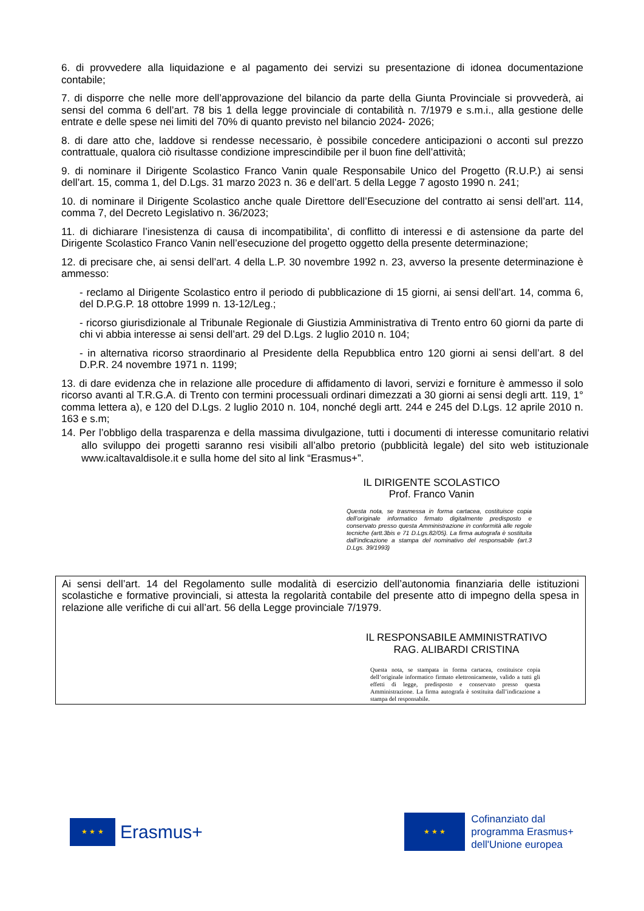6. di provvedere alla liquidazione e al pagamento dei servizi su presentazione di idonea documentazione contabile;
7. di disporre che nelle more dell’approvazione del bilancio da parte della Giunta Provinciale si provvederà, ai sensi del comma 6 dell’art. 78 bis 1 della legge provinciale di contabilità n. 7/1979 e s.m.i., alla gestione delle entrate e delle spese nei limiti del 70% di quanto previsto nel bilancio 2024- 2026;
8. di dare atto che, laddove si rendesse necessario, è possibile concedere anticipazioni o acconti sul prezzo contrattuale, qualora ciò risultasse condizione imprescindibile per il buon fine dell’attività;
9. di nominare il Dirigente Scolastico Franco Vanin quale Responsabile Unico del Progetto (R.U.P.) ai sensi dell’art. 15, comma 1, del D.Lgs. 31 marzo 2023 n. 36 e dell’art. 5 della Legge 7 agosto 1990 n. 241;
10. di nominare il Dirigente Scolastico anche quale Direttore dell’Esecuzione del contratto ai sensi dell’art. 114, comma 7, del Decreto Legislativo n. 36/2023;
11. di dichiarare l’inesistenza di causa di incompatibilita’, di conflitto di interessi e di astensione da parte del Dirigente Scolastico Franco Vanin nell’esecuzione del progetto oggetto della presente determinazione;
12. di precisare che, ai sensi dell’art. 4 della L.P. 30 novembre 1992 n. 23, avverso la presente determinazione è ammesso:
- reclamo al Dirigente Scolastico entro il periodo di pubblicazione di 15 giorni, ai sensi dell’art. 14, comma 6, del D.P.G.P. 18 ottobre 1999 n. 13-12/Leg.;
- ricorso giurisdizionale al Tribunale Regionale di Giustizia Amministrativa di Trento entro 60 giorni da parte di chi vi abbia interesse ai sensi dell’art. 29 del D.Lgs. 2 luglio 2010 n. 104;
- in alternativa ricorso straordinario al Presidente della Repubblica entro 120 giorni ai sensi dell’art. 8 del D.P.R. 24 novembre 1971 n. 1199;
13. di dare evidenza che in relazione alle procedure di affidamento di lavori, servizi e forniture è ammesso il solo ricorso avanti al T.R.G.A. di Trento con termini processuali ordinari dimezzati a 30 giorni ai sensi degli artt. 119, 1° comma lettera a), e 120 del D.Lgs. 2 luglio 2010 n. 104, nonché degli artt. 244 e 245 del D.Lgs. 12 aprile 2010 n. 163 e s.m;
14. Per l’obbligo della trasparenza e della massima divulgazione, tutti i documenti di interesse comunitario relativi allo sviluppo dei progetti saranno resi visibili all’albo pretorio (pubblicità legale) del sito web istituzionale www.icaltavaldisole.it e sulla home del sito al link “Erasmus+”.
IL DIRIGENTE SCOLASTICO
Prof. Franco Vanin
Questa nota, se trasmessa in forma cartacea, costituisce copia dell’originale informatico firmato digitalmente predisposto e conservato presso questa Amministrazione in conformità alle regole tecniche (artt.3bis e 71 D.Lgs.82/05). La firma autografa è sostituita dall’indicazione a stampa del nominativo del responsabile (art.3 D.Lgs. 39/1993)
Ai sensi dell’art. 14 del Regolamento sulle modalità di esercizio dell’autonomia finanziaria delle istituzioni scolastiche e formative provinciali, si attesta la regolarità contabile del presente atto di impegno della spesa in relazione alle verifiche di cui all’art. 56 della Legge provinciale 7/1979.
IL RESPONSABILE AMMINISTRATIVO
RAG. ALIBARDI CRISTINA
Questa nota, se stampata in forma cartacea, costituisce copia dell’originale informatico firmato elettronicamente, valido a tutti gli effetti di legge, predisposto e conservato presso questa Amministrazione. La firma autografa è sostituita dall’indicazione a stampa del responsabile.
★ ★ ★
Erasmus+
★ ★ ★
Cofinanziato dal
programma Erasmus+
dell'Unione europea